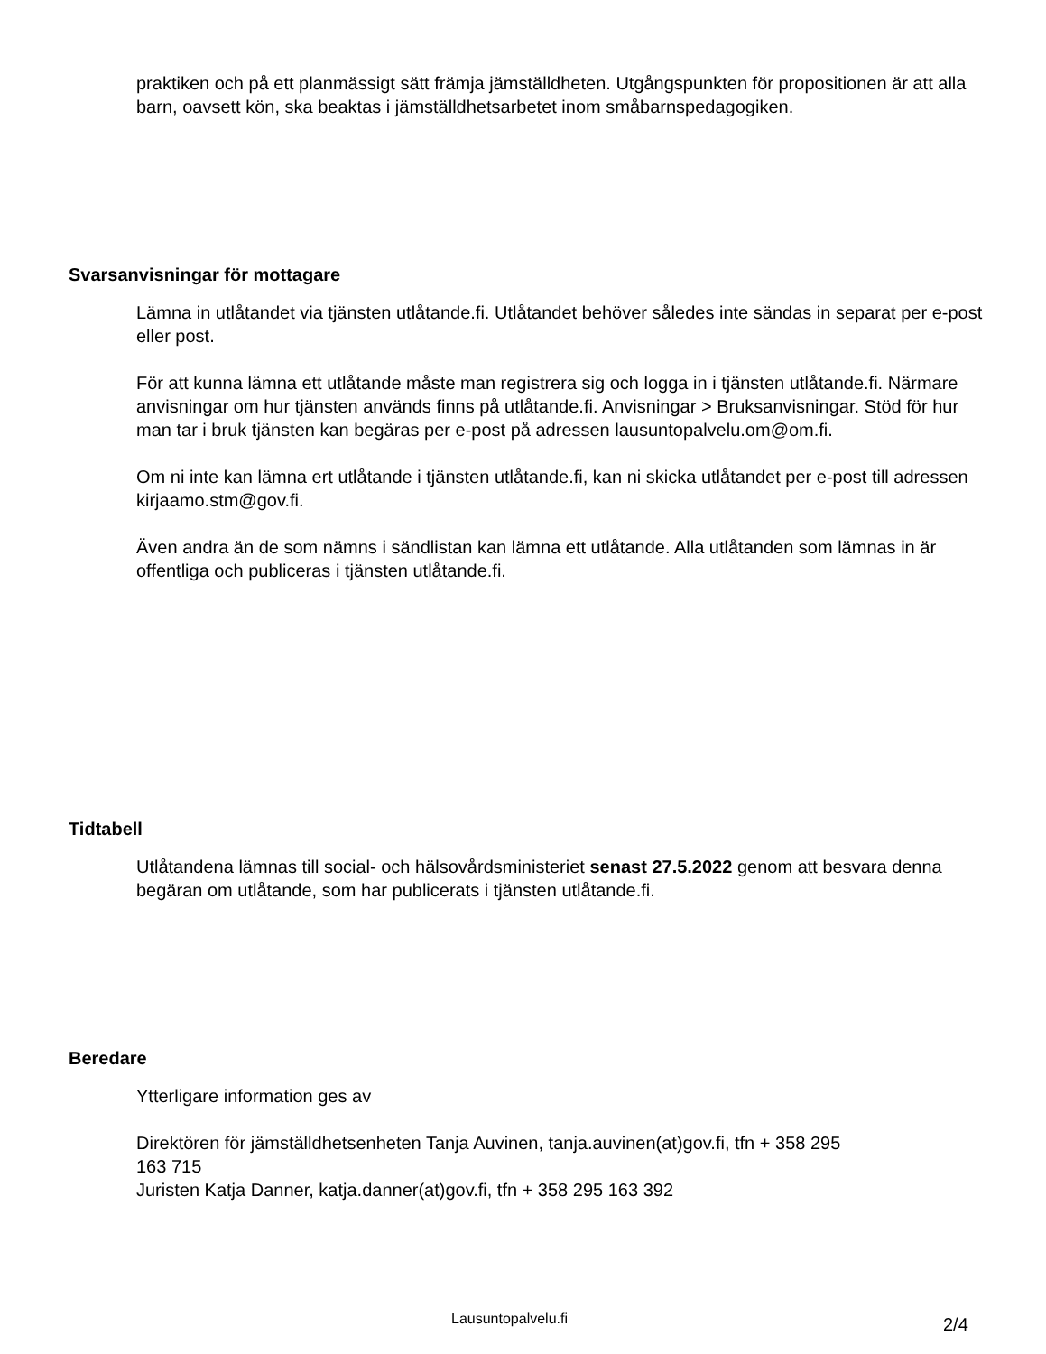praktiken och på ett planmässigt sätt främja jämställdheten. Utgångspunkten för propositionen är att alla barn, oavsett kön, ska beaktas i jämställdhetsarbetet inom småbarnspedagogiken.
Svarsanvisningar för mottagare
Lämna in utlåtandet via tjänsten utlåtande.fi. Utlåtandet behöver således inte sändas in separat per e-post eller post.
För att kunna lämna ett utlåtande måste man registrera sig och logga in i tjänsten utlåtande.fi. Närmare anvisningar om hur tjänsten används finns på utlåtande.fi. Anvisningar > Bruksanvisningar. Stöd för hur man tar i bruk tjänsten kan begäras per e-post på adressen lausuntopalvelu.om@om.fi.
Om ni inte kan lämna ert utlåtande i tjänsten utlåtande.fi, kan ni skicka utlåtandet per e-post till adressen kirjaamo.stm@gov.fi.
Även andra än de som nämns i sändlistan kan lämna ett utlåtande. Alla utlåtanden som lämnas in är offentliga och publiceras i tjänsten utlåtande.fi.
Tidtabell
Utlåtandena lämnas till social- och hälsovårdsministeriet senast 27.5.2022 genom att besvara denna begäran om utlåtande, som har publicerats i tjänsten utlåtande.fi.
Beredare
Ytterligare information ges av
Direktören för jämställdhetsenheten Tanja Auvinen, tanja.auvinen(at)gov.fi, tfn + 358 295 163 715
Juristen Katja Danner, katja.danner(at)gov.fi, tfn + 358 295 163 392
Lausuntopalvelu.fi 2/4